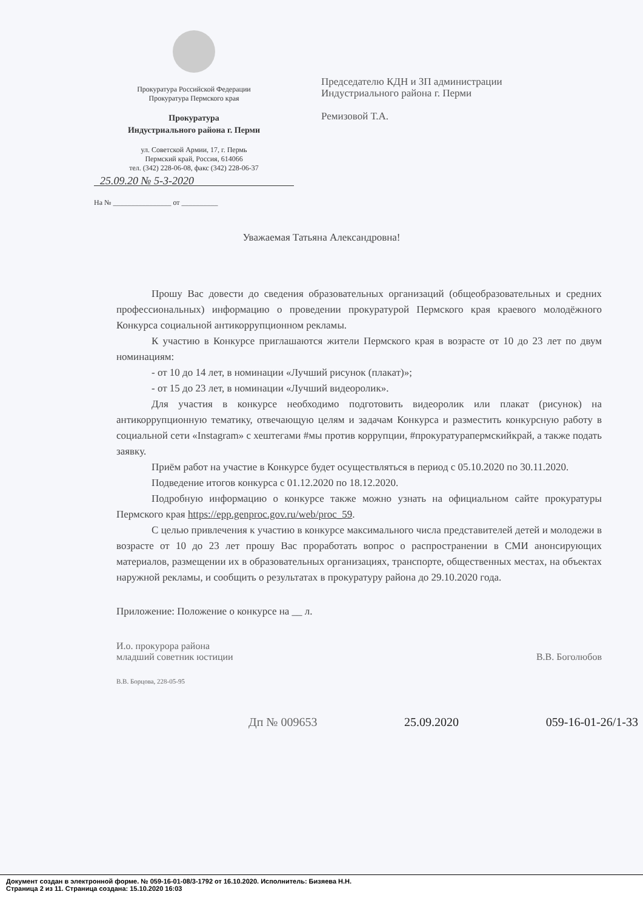Прокуратура Российской Федерации
Прокуратура Пермского края
Прокуратура
Индустриального района г. Перми
ул. Советской Армии, 17, г. Пермь
Пермский край, Россия, 614066
тел. (342) 228-06-08, факс (342) 228-06-37
25.09.20 № 5-3-2020
На № ________________ от __________
Председателю КДН и ЗП администрации Индустриального района г. Перми
Ремизовой Т.А.
Уважаемая Татьяна Александровна!
Прошу Вас довести до сведения образовательных организаций (общеобразовательных и средних профессиональных) информацию о проведении прокуратурой Пермского края краевого молодёжного Конкурса социальной антикоррупционном рекламы.
К участию в Конкурсе приглашаются жители Пермского края в возрасте от 10 до 23 лет по двум номинациям:
- от 10 до 14 лет, в номинации «Лучший рисунок (плакат)»;
- от 15 до 23 лет, в номинации «Лучший видеоролик».
Для участия в конкурсе необходимо подготовить видеоролик или плакат (рисунок) на антикоррупционную тематику, отвечающую целям и задачам Конкурса и разместить конкурсную работу в социальной сети «Instagram» с хештегами #мы против коррупции, #прокуратурапермскийкрай, а также подать заявку.
Приём работ на участие в Конкурсе будет осуществляться в период с 05.10.2020 по 30.11.2020.
Подведение итогов конкурса с 01.12.2020 по 18.12.2020.
Подробную информацию о конкурсе также можно узнать на официальном сайте прокуратуры Пермского края https://epp.genproc.gov.ru/web/proc_59.
С целью привлечения к участию в конкурсе максимального числа представителей детей и молодежи в возрасте от 10 до 23 лет прошу Вас проработать вопрос о распространении в СМИ анонсирующих материалов, размещении их в образовательных организациях, транспорте, общественных местах, на объектах наружной рекламы, и сообщить о результатах в прокуратуру района до 29.10.2020 года.
Приложение: Положение о конкурсе на __ л.
И.о. прокурора района
младший советник юстиции
В.В. Боголюбов
В.В. Борцова, 228-05-95
Дп № 009653 25.09.2020 059-16-01-26/1-33
Документ создан в электронной форме. № 059-16-01-08/3-1792 от 16.10.2020. Исполнитель: Бизяева Н.Н.
Страница 2 из 11. Страница создана: 15.10.2020 16:03